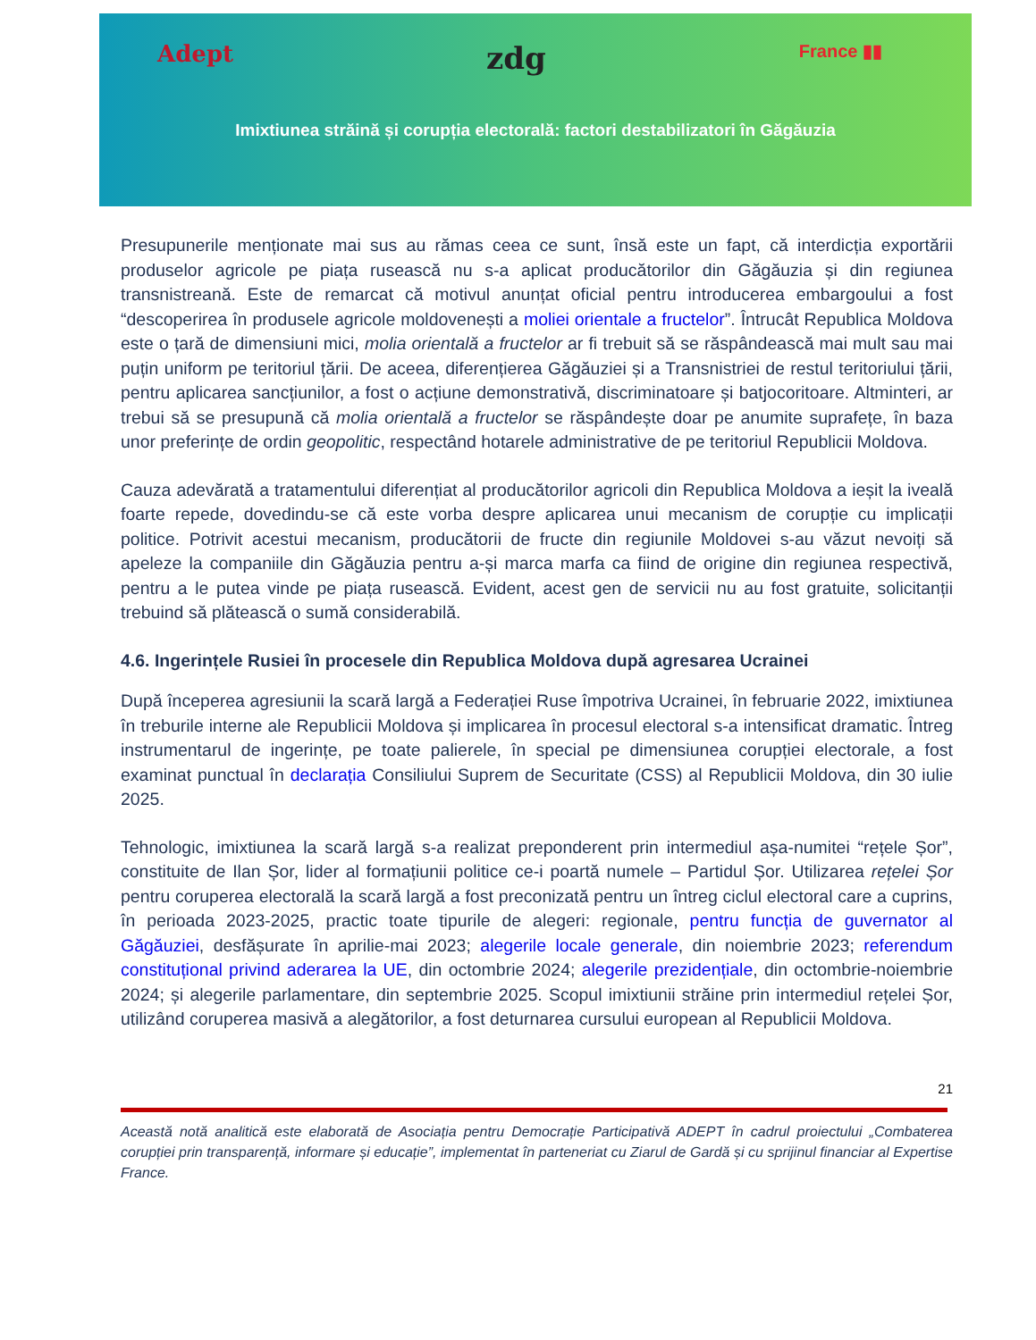Adept zdg France ▮▮
Imixtiunea străină și corupția electorală: factori destabilizatori în Găgăuzia
Presupunerile menționate mai sus au rămas ceea ce sunt, însă este un fapt, că interdicția exportării produselor agricole pe piața rusească nu s-a aplicat producătorilor din Găgăuzia și din regiunea transnistreană. Este de remarcat că motivul anunțat oficial pentru introducerea embargoului a fost “descoperirea în produsele agricole moldovenești a moliei orientale a fructelor”. Întrucât Republica Moldova este o țară de dimensiuni mici, molia orientală a fructelor ar fi trebuit să se răspândească mai mult sau mai puțin uniform pe teritoriul țării. De aceea, diferențierea Găgăuziei și a Transnistriei de restul teritoriului țării, pentru aplicarea sancțiunilor, a fost o acțiune demonstrativă, discriminatoare și batjocoritoare. Altminteri, ar trebui să se presupună că molia orientală a fructelor se răspândește doar pe anumite suprafețe, în baza unor preferințe de ordin geopolitic, respectând hotarele administrative de pe teritoriul Republicii Moldova.
Cauza adevărată a tratamentului diferențiat al producătorilor agricoli din Republica Moldova a ieșit la iveală foarte repede, dovedindu-se că este vorba despre aplicarea unui mecanism de corupție cu implicații politice. Potrivit acestui mecanism, producătorii de fructe din regiunile Moldovei s-au văzut nevoiți să apeleze la companiile din Găgăuzia pentru a-și marca marfa ca fiind de origine din regiunea respectivă, pentru a le putea vinde pe piața rusească. Evident, acest gen de servicii nu au fost gratuite, solicitanții trebuind să plătească o sumă considerabilă.
4.6. Ingerințele Rusiei în procesele din Republica Moldova după agresarea Ucrainei
După începerea agresiunii la scară largă a Federației Ruse împotriva Ucrainei, în februarie 2022, imixtiunea în treburile interne ale Republicii Moldova și implicarea în procesul electoral s-a intensificat dramatic. Întreg instrumentarul de ingerințe, pe toate palierele, în special pe dimensiunea corupției electorale, a fost examinat punctual în declarația Consiliului Suprem de Securitate (CSS) al Republicii Moldova, din 30 iulie 2025.
Tehnologic, imixtiunea la scară largă s-a realizat preponderent prin intermediul așa-numitei “rețele Șor”, constituite de Ilan Șor, lider al formațiunii politice ce-i poartă numele – Partidul Șor. Utilizarea rețelei Șor pentru coruperea electorală la scară largă a fost preconizată pentru un întreg ciclul electoral care a cuprins, în perioada 2023-2025, practic toate tipurile de alegeri: regionale, pentru funcția de guvernator al Găgăuziei, desfășurate în aprilie-mai 2023; alegerile locale generale, din noiembrie 2023; referendum constituțional privind aderarea la UE, din octombrie 2024; alegerile prezidențiale, din octombrie-noiembrie 2024; și alegerile parlamentare, din septembrie 2025. Scopul imixtiunii străine prin intermediul rețelei Șor, utilizând coruperea masivă a alegătorilor, a fost deturnarea cursului european al Republicii Moldova.
21
Această notă analitică este elaborată de Asociația pentru Democrație Participativă ADEPT în cadrul proiectului „Combaterea corupției prin transparență, informare și educație”, implementat în parteneriat cu Ziarul de Gardă și cu sprijinul financiar al Expertise France.